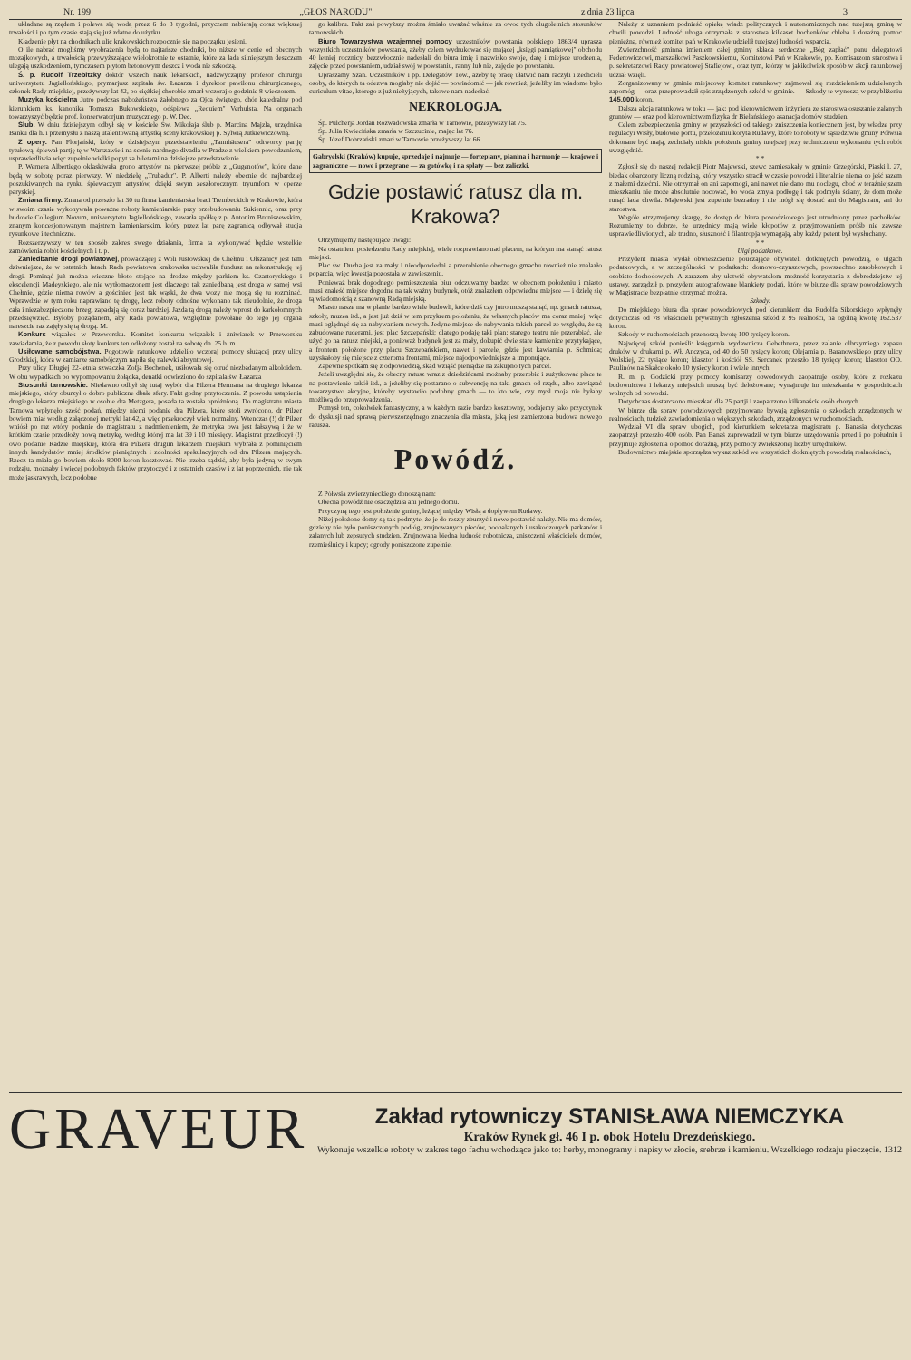Nr. 199 „GŁOS NARODU" z dnia 23 lipca 3
układane są rzędem i polewa się wodą przez 6 do 8 tygodni, przyczem nabierają coraz większej trwałości i po tym czasie stają się już zdatne do użytku.
Kładzenie płyt na chodnikach ulic krakowskich rozpocznie się na początku jesieni.
O ile nabrać mogliśmy wyobrażenia będą to najtańsze chodniki, bo niższe w cenie od obecnych mozajkowych, a trwałością przewyższające wielokrotnie te ostatnie, które za lada silniejszym deszczem ulegają uszkodzeniom, tymczasem płytom betonowym deszcz i woda nie szkodzą.
Ś. p. Rudolf Trzebitzky doktór wszech nauk lekarskich, nadzwyczajny profesor chirurgji uniwersytetu Jagiellońskiego, prymarjusz szpitala św. Łazarza i dyrektor pawilonu chirurgicznego, członek Rady miejskiej, przeżywszy lat 42, po ciężkiej chorobie zmarł wczoraj o godzinie 8 wieczorem.
Muzyka kościelna Jutro podczas nabożeństwa żałobnego za Ojca świętego, chór katedralny pod kierunkiem ks. kanonika Tomasza Bukowskiego, odśpiewa „Requiem" Verhulsta. Na organach towarzyszyć będzie prof. konserwatorjum muzycznego p. W. Dec.
Ślub. W dniu dzisiejszym odbył się w kościele Św. Mikołaja ślub p. Marcina Majzla, urzędnika Banku dla h. i przemysłu z naszą utalentowaną artystką sceny krakowskiej p. Sylwią Jutkiewiczówną.
Z opery. Pan Florjański, który w dzisiejszym przedstawieniu „Tannhäusera" odtworzy partję tytułową, śpiewał partję tę w Warszawie i na scenie nardnego divadla w Pradze z wielkiem powodzeniem, usprawiedliwia więc zupełnie wielki popyt za biletami na dzisiejsze przedstawienie.
P. Wernera Albertiego oklaskiwała grono artystów na pierwszej próbie z „Gugenotów", które dane będą w sobotę poraz pierwszy. W niedzielę „Trubadur". P. Alberti należy obecnie do najbardziej poszukiwanych na rynku śpiewaczym artystów, dzięki swym zeszłorocznym tryumfom w operze paryskiej.
Zmiana firmy. Znana od przeszło lat 30 tu firma kamieniarska braci Trembeckich w Krakowie, która w swoim czasie wykonywała poważne roboty kamieniarskie przy przebudowaniu Sukiennic, oraz przy budowie Collegjum Novum, uniwersytetu Jagiellońskiego, zawarła spółkę z p. Antonim Broniszewskim, znanym koncesjonowanym majstrem kamieniarskim, który przez lat parę zagranicą odbywał studja rysunkowe i techniczne.
Rozszerzywszy w ten sposób zakres swego działania, firma ta wykonywać będzie wszelkie zamówienia robót kościelnych i t. p.
Zaniedbanie drogi powiatowej, prowadzącej z Woli Justowskiej do Chełmu i Olszanicy jest tem dziwniejsze, że w ostatnich latach Rada powiatowa krakowska uchwaliła fundusz na rekonstrukcję tej drogi. Pominąć już można wieczne błoto stojące na drodze między parkiem ks. Czartoryskiego i ekscelencji Madeyskiego, ale nie wytłomaczonem jest dlaczego tak zaniedbaną jest droga w samej wsi Chełmie, gdzie niema rowów a gościniec jest tak wąski, że dwa wozy nie mogą się tu rozminąć. Wprawdzie w tym roku naprawiano tę drogę, lecz roboty odnośne wykonano tak nieudolnie, że droga cała i niezabezpieczone brzegi zapadają się coraz bardziej. Jazda tą drogą należy wprost do karkołomnych przedsięwzięć. Byłoby pożądanem, aby Rada powiatowa, względnie powołane do tego jej organa nareszcie raz zajęły się tą drogą. M.
Konkurs wiązałek w Przeworsku. Komitet konkursu wiązałek i żniwiarek w Przeworsku zawiadamia, że z powodu słoty konkurs ten odłożony został na sobotę dn. 25 b. m.
Usiłowane samobójstwa. Pogotowie ratunkowe udzieliło wczoraj pomocy służącej przy ulicy Grodzkiej, która w zamiarze samobójczym napiła się nalewki absyntowej.
Przy ulicy Długiej 22-letnia szwaczka Zofja Bochenek, usiłowała się otruć niezbadanym alkoloidem. W obu wypadkach po wypompowaniu żołądka, denatki odwieziono do szpitala św. Łazarza
Stosunki tarnowskie. Niedawno odbył się tutaj wybór dra Pilzera Hermana na drugiego lekarza miejskiego, który oburzył o dobro publiczne dbałe sfery. Fakt godny przytoczenia. Z powodu ustąpienia drugiego lekarza miejskiego w osobie dra Metzgera, posada ta została opróżnioną. Do magistratu miasta Tarnowa wpłynęło sześć podań, między niemi podanie dra Pilzera, które stoli zwrócono, dr Pilzer bowiem miał według załączonej metryki lat 42, a więc przekroczył wiek normalny. Wtenczas (!) dr Pilzer wniósł po raz wtóry podanie do magistratu z nadmienieniem, że metryka owa jest fałszywą i że w krótkim czasie przedłoży nową metrykę, według której ma lat 39 i 10 miesięcy. Magistrat przedłożył (!) owo podanie Radzie miejskiej, która dra Pilzera drugim lekarzem miejskim wybrała z pominięciem innych kandydatów mniej środków pieniężnych i zdolności spekulacyjnych od dra Pilzera mających. Rzecz ta miała go bowiem około 8000 koron kosztować. Nie trzeba sądzić, aby była jedyną w swym rodzaju, możnaby i więcej podobnych faktów przytoczyć i z ostatnich czasów i z lat poprzednich, nie tak może jaskrawych, lecz podobne
go kalibru. Fakt zaś powyższy można śmiało uważać właśnie za owoc tych długoletnich stosunków tarnowskich.
Biuro Towarzystwa wzajemnej pomocy uczestników powstania polskiego 1863/4 uprasza wszystkich uczestników powstania, ażeby celem wydrukować się mającej „księgi pamiątkowej" obchodu 40 letniej rocznicy, bezzwłocznie nadesłali do biura imię i nazwisko swoje, datę i miejsce urodzenia, zajęcie przed powstaniem, udział swój w powstaniu, ranny lub nie, zajęcie po powstaniu.
Upraszamy Szan. Uczestników i pp. Delegatów Tow., ażeby tę pracę ułatwić nam raczyli i zechcieli osoby, do których ta odezwa mogłaby nie dojść — powiadomić — jak również, jeżeliby im wiadome było curiculum vitae, którego z już nieżyjących, takowe nam nadesłać.
NEKROLOGJA.
Śp. Pulcherja Jordan Rozwadowska zmarła w Tarnowie, przeżywszy lat 75.
Śp. Julia Kwiecińska zmarła w Szczucinie, mając lat 76.
Śp. Józef Dobrzański zmarł w Tarnowie przeżywszy lat 66.
Gabryelski (Kraków) kupuje, sprzedaje i najmuje — fortepiany, pianina i harmonje — krajowe i zagraniczne — nowe i przegrane — za gotówkę i na spłaty — bez zaliczki.
Gdzie postawić ratusz dla m. Krakowa?
Otrzymujemy następujące uwagi:
Na ostatniem posiedzeniu Rady miejskiej, wiele rozprawiano nad placem, na którym ma stanąć ratusz miejski.
Plac św. Ducha jest za mały i nieodpowiedni a przerobienie obecnego gmachu również nie znalazło poparcia, więc kwestja pozostała w zawieszeniu.
Ponieważ brak dogodnego pomieszczenia biur odczuwamy bardzo w obecnem położeniu i miasto musi znaleść miejsce dogodne na tak ważny budynek, otóż znalazłem odpowiedne miejsce — i dzielę się tą wiadomością z szanowną Radą miejską.
Miasto nasze ma w planie bardzo wiele budowli, które dziś czy jutro muszą stanąć, np. gmach ratusza, szkoły, muzea itd., a jest już dziś w tem przykrem położeniu, że własnych placów ma coraz mniej, więc musi oglądnąć się za nabywaniem nowych. Jedyne miejsce do nabywania takich parcel ze względu, że są zabudowane ruderami, jest plac Szczepański; dlatego podaję taki plan: starego teatru nie przerabiać, ale użyć go na ratusz miejski, a ponieważ budynek jest za mały, dokupić dwie stare kamienice przytykające, a frontem położone przy placu Szczepańskiem, nawet i parcele, gdzie jest kawiarnia p. Schmida; uzyskałoby się miejsce z czteroma frontami, miejsce najodpowiedniejsze a imponujące.
Zapewne spotkam się z odpowiedzią, skąd wziąść pieniądze na zakupno tych parcel.
Jeżeli uwzględni się, że obecny ratusz wraz z dziedzińcami możnaby przerobić i zużytkować place te na postawienie szkół itd., a jeżeliby się postarano o subwencję na taki gmach od rządu, albo zawiązać towarzystwo akcyjne, któreby wystawiło podobny gmach — to kto wie, czy myśl moja nie byłaby możliwą do przeprowadzenia.
Pomysł ten, cokolwiek fantastyczny, a w każdym razie bardzo kosztowny, podajemy jako przyczynek do dyskusji nad sprawą pierwszorzędnego znaczenia dla miasta, jaką jest zamierzona budowa nowego ratusza.
Powódź.
Z Półwsia zwierzynieckiego donoszą nam:
Obecna powódź nie oszczędziła ani jednego domu.
Przyczyną tego jest położenie gminy, leżącej między Wisłą a dopływem Rudawy.
Niżej położone domy są tak podmyte, że je do reszty zburzyć i nowe postawić należy. Nie ma domów, gdzieby nie było poniszczonych podłóg, zrujnowanych pieców, poobalanych i uszkodzonych parkanów i zalanych lub zepsutych studzien. Zrujnowana biedna ludność robotnicza, zniszczeni właściciele domów, rzemieślnicy i kupcy; ogrody poniszczone zupełnie.
Należy z uznaniem podnieść opiekę władz politycznych i autonomicznych nad tutejszą gminą w chwili powodzi. Ludność uboga otrzymała z starostwa kilkaset bochenków chleba i doraźną pomoc pieniężną, również komitet pań w Krakowie udzielił tutejszej ludności wsparcia.
Zwierzchność gminna imieniem całej gminy składa serdeczne „Bóg zapłać" panu delegatowi Federowiczowi, marszałkowi Paszkowskiemu, Komitetowi Pań w Krakowie, pp. Komisarzom starostwa i p. sekretarzowi Rady powiatowej Stafiejowi, oraz tym, którzy w jakikolwiek sposób w akcji ratunkowej udział wzięli.
Zorganizowany w gminie miejscowy komitet ratunkowy zajmował się rozdzieleniem udzielonych zapomóg — oraz przeprowadził spis zrządzonych szkód w gminie. — Szkody te wynoszą w przybliżeniu 145.000 koron.
Dalsza akcja ratunkowa w toku — jak: pod kierownictwem inżyniera ze starostwa osuszanie zalanych gruntów — oraz pod kierownictwem fizyka dr Bielańskiego asanacja domów studzien.
Celem zabezpieczenia gminy w przyszłości od takiego zniszczenia koniecznem jest, by władze przy regulacyi Wisły, budowie portu, przełożeniu koryta Rudawy, które to roboty w sąsiedztwie gminy Półwsia dokonane być mają, zechciały niskie położenie gminy tutejszej przy technicznem wykonaniu tych robót uwzględnić.
* *
Zgłosił się do naszej redakcji Piotr Majewski, szewc zamieszkały w gminie Grzegórzki, Piaski l. 27, biedak obarczony liczną rodziną, który wszystko stracił w czasie powodzi i literalnie niema co jeść razem z małemi dziećmi. Nie otrzymał on ani zapomogi, ani nawet nie dano mu noclegu, choć w teraźniejszem mieszkaniu nie może absolutnie nocować, bo woda zmyła podłogę i tak podmyła ściany, że dom może runąć lada chwila. Majewski jest zupełnie bezradny i nie mógł się dostać ani do Magistratu, ani do starostwa.
Wogóle otrzymujemy skargę, że dostęp do biura powodziowego jest utrudniony przez pachołków. Rozumiemy to dobrze, że urzędnicy mają wiele kłopotów z przyjmowaniem próśb nie zawsze usprawiedliwionych, ale trudno, słuszność i filantropja wymagają, aby każdy petent był wysłuchany.
* *
Ulgi podatkowe.
Prezydent miasta wydał obwieszczenie pouczające obywateli dotkniętych powodzią, o ulgach podatkowych, a w szczególności w podatkach: domowo-czynszowych, powszechno zarobkowych i osobisto-dochodowych. A zarazem aby ułatwić obywatelom możność korzystania z dobrodziejstw tej ustawy, zarządził p. prezydent autografowane blankiety podań, które w biurze dla spraw powodziowych w Magistracie bezpłatnie otrzymać można.
Szkody.
Do miejskiego biura dla spraw powodziowych pod kierunkiem dra Rudolfa Sikorskiego wpłynęły dotychczas od 78 właścicieli prywatnych zgłoszenia szkód z 95 realności, na ogólną kwotę 162.537 koron.
Szkody w ruchomościach przenoszą kwotę 100 tysięcy koron.
Najwięcej szkód ponieśli: księgarnia wydawnicza Gebethnera, przez zalanie olbrzymiego zapasu druków w drukarni p. Wł. Anczyca, od 40 do 50 tysięcy koron; Olejarnia p. Baranowskiego przy ulicy Wolskiej, 22 tysiące koron; klasztor i kościół SS. Sercanek przeszło 18 tysięcy koron; klasztor OO. Paulinów na Skałce około 10 tysięcy koron i wiele innych.
R. m. p. Godzicki przy pomocy komisarzy obwodowych zaopatruje osoby, które z rozkazu budownictwa i lekarzy miejskich muszą być delożowane; wynajmuje im mieszkania w gospodnicach wolnych od powodzi.
Dotychczas dostarczono mieszkań dla 25 partji i zaopatrzono kilkanaście osób chorych.
W biurze dla spraw powodziowych przyjmowane bywają zgłoszenia o szkodach zrządzonych w realnościach, tudzież zawiadomienia o większych szkodach, zrządzonych w ruchomościach.
Wydział VI dla spraw ubogich, pod kierunkiem sekretarza magistratu p. Banasia dotychczas zaopatrzył przeszło 400 osób. Pan Banaś zaprowadził w tym biurze urzędowania przed i po południu i przyjmuje zgłoszenia o pomoc doraźną, przy pomocy zwiększonej liczby urzędników.
Budownictwo miejskie sporządza wykaz szkód we wszystkich dotkniętych powodzią realnościach,
GRAVEUR
Zakład rytowniczy STANISŁAWA NIEMCZYKA
Kraków Rynek gł. 46 I p. obok Hotelu Drezdeńskiego.
Wykonuje wszelkie roboty w zakres tego fachu wchodzące jako to: herby, monogramy i napisy w złocie, srebrze i kamieniu. Wszelkiego rodzaju pieczęcie. 1312